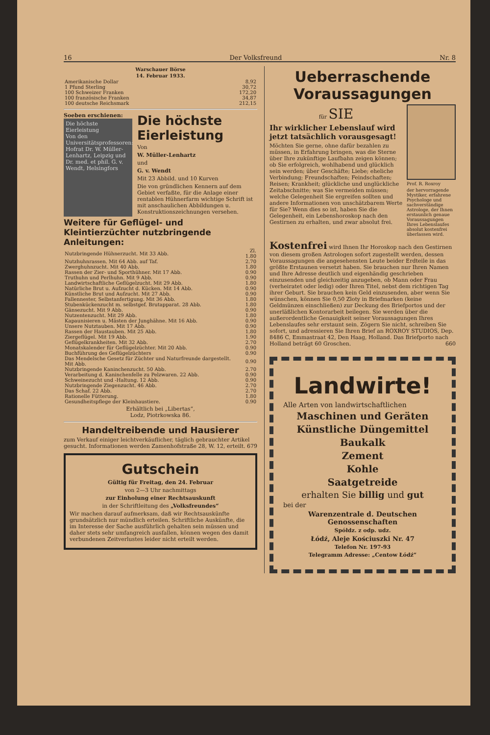16 Der Volksfreund Nr. 8
| Warschauer Börse | |
| --- | --- |
| 14. Februar 1933. | |
| Amerikanische Dollar | 8,92 |
| 1 Pfund Sterling | 30,72 |
| 100 Schweizer Franken | 172,20 |
| 100 französische Franken | 34,87 |
| 100 deutsche Reichsmark | 212,15 |
Soeben erschienen:
Die höchste Eierleistung
Von den Universitätsprofessoren: Hofrat Dr. W. Müller-Lenhartz, Leipzig und Dr. med. et phil. G. v. Wendt, Helsingfors
Die höchste Eierleistung
Von
W. Müller-Lenhartz
und
G. v. Wendt
Mit 23 Abbild. und 10 Kurven
Die von gründlichen Kennern auf dem Gebiet verfaßte, für die Anlage einer rentablen Hühnerfarm wichtige Schrift ist mit anschaulichen Abbildungen u. Konstruktionszeichnungen versehen.
Weitere für Geflügel- und Kleintierzüchter nutzbringende Anleitungen:
| Nutzbringende Hühnerzucht. Mit 33 Abb. | Zl. 1.80 |
| Nutzhuhnrassen. Mit 64 Abb. auf Taf. | 2.70 |
| Zwerghuhnzucht. Mit 40 Abb. | 1.80 |
| Rassen der Zier- und Sporthühner. Mit 17 Abb. | 0.90 |
| Truthuhn und Perlhuhn. Mit 9 Abb. | 0.90 |
| Landwirtschaftliche Geflügelzucht. Mit 29 Abb. | 1.80 |
| Natürliche Brut u. Aufzucht d. Kücken. Mit 14 Abb. | 0.90 |
| Künstliche Brut und Aufzucht. Mit 27 Abb. | 0.90 |
| Fallennester, Selbstanfertigung. Mit 36 Abb. | 1.80 |
| Stubenkückenzucht m. selbstgef. Brutapparat. 28 Abb. | 1.80 |
| Gänsezucht. Mit 9 Abb. | 0.90 |
| Nutzentenzucht. Mit 29 Abb. | 1.80 |
| Kapaunisieren u. Mästen der Junghähne. Mit 16 Abb. | 0.90 |
| Unsere Nutztauben. Mit 17 Abb. | 0.90 |
| Rassen der Haustauben. Mit 25 Abb. | 1.80 |
| Ziergeflügel. Mit 19 Abb. | 1.90 |
| Geflügelkrankheiten. Mit 32 Abb. | 2.70 |
| Monatskalender für Geflügelzüchter. Mit 20 Abb. | 0.90 |
| Buchführung des Geflügelzüchters | 0.90 |
| Das Mendelsche Gesetz für Züchter und Naturfreunde dargestellt. Mit Abb. | 0.90 |
| Nutzbringende Kaninchenzucht. 50 Abb. | 2.70 |
| Verarbeitung d. Kaninchenfelle zu Pelzwaren. 22 Abb. | 0.90 |
| Schweinezucht und -Haltung. 12 Abb. | 0.90 |
| Nutzbringende Ziegenzucht. 46 Abb. | 2.70 |
| Das Schaf. 22 Abb. | 2.70 |
| Rationelle Fütterung. | 1.80 |
| Gesundheitspflege der Kleinhaustiere. | 0.90 |
Erhältlich bei „Libertas“,
Lodz, Piotrkowska 86.
Handeltreibende und Hausierer
zum Verkauf einiger leichtverkäuflicher, täglich gebrauchter Artikel gesucht. Informationen werden Zamenhofstraße 28, W. 12, erteilt. 679
Gutschein
Gültig für Freitag, den 24. Februar
von 2—3 Uhr nachmittags
zur Einholung einer Rechtsauskunft
in der Schriftleitung des „Volksfreundes“
Wir machen darauf aufmerksam, daß wir Rechtsauskünfte grundsätzlich nur mündlich erteilen. Schriftliche Auskünfte, die im Interesse der Sache ausführlich gehalten sein müssen und daher stets sehr umfangreich ausfallen, können wegen des damit verbundenen Zeitverlustes leider nicht erteilt werden.
Ueberraschende Voraussagungen
für SIE
Ihr wirklicher Lebenslauf wird jetzt tatsächlich vorausgesagt!
Möchten Sie gerne, ohne dafür bezahlen zu müssen, in Erfahrung bringen, was die Sterne über Ihre zukünftige Laufbahn zeigen können; ob Sie erfolgreich, wohlhabend und glücklich sein werden; über Geschäfte; Liebe; eheliche Verbindung; Freundschaften; Feindschaften; Reisen; Krankheit; glückliche und unglückliche Zeitabschnitte; was Sie vermeiden müssen; welche Gelegenheit Sie ergreifen sollten und andere Informationen von unschätzbarem Werte für Sie? Wenn dies so ist, haben Sie die Gelegenheit, ein Lebenshoroskop nach den Gestirnen zu erhalten, und zwar absolut frei.
Prof. R. Roxroy
der hervorragende Mystiker, erfahrene Psychologe und sachverständige Astrologe, der Ihnen erstaunlich genaue Voraussagungen Ihres Lebenslaufes absolut kostenfrei überlassen wird.
Kostenfrei wird Ihnen Ihr Horoskop nach den Gestirnen von diesem großen Astrologen sofort zugestellt werden, dessen Voraussagungen die angesehensten Leute beider Erdteile in das größte Erstaunen versetzt haben. Sie brauchen nur Ihren Namen und Ihre Adresse deutlich und eigenhändig geschrieben einzusenden und gleichzeitig anzugeben, ob Mann oder Frau (verheiratet oder ledig) oder Ihren Titel, nebst dem richtigen Tag ihrer Geburt. Sie brauchen kein Geld einzusenden, aber wenn Sie wünschen, können Sie 0,50 Zloty in Briefmarken (keine Geldmünzen einschließen) zur Deckung des Briefportos und der unerläßlichen Kontorarbeit beilegen. Sie werden über die außerordentliche Genauigkeit seiner Voraussagungen Ihres Lebenslaufes sehr erstaunt sein. Zögern Sie nicht, schreiben Sie sofort, und adressieren Sie Ihren Brief an ROXROY STUDIOS, Dep. 8486 C, Emmastraat 42, Den Haag, Holland. Das Briefporto nach Holland beträgt 60 Groschen. 660
Landwirte!
Alle Arten von landwirtschaftlichen
Maschinen und Geräten
Künstliche Düngemittel
Baukalk
Zement
Kohle
Saatgetreide
erhalten Sie billig und gut
bei der
Warenzentrale d. Deutschen Genossenschaften
Spółdz. z odp. udz.
Łódź, Aleje Kościuszki Nr. 47
Telefon Nr. 197-93
Telegramm Adresse: „Centow Łódź“